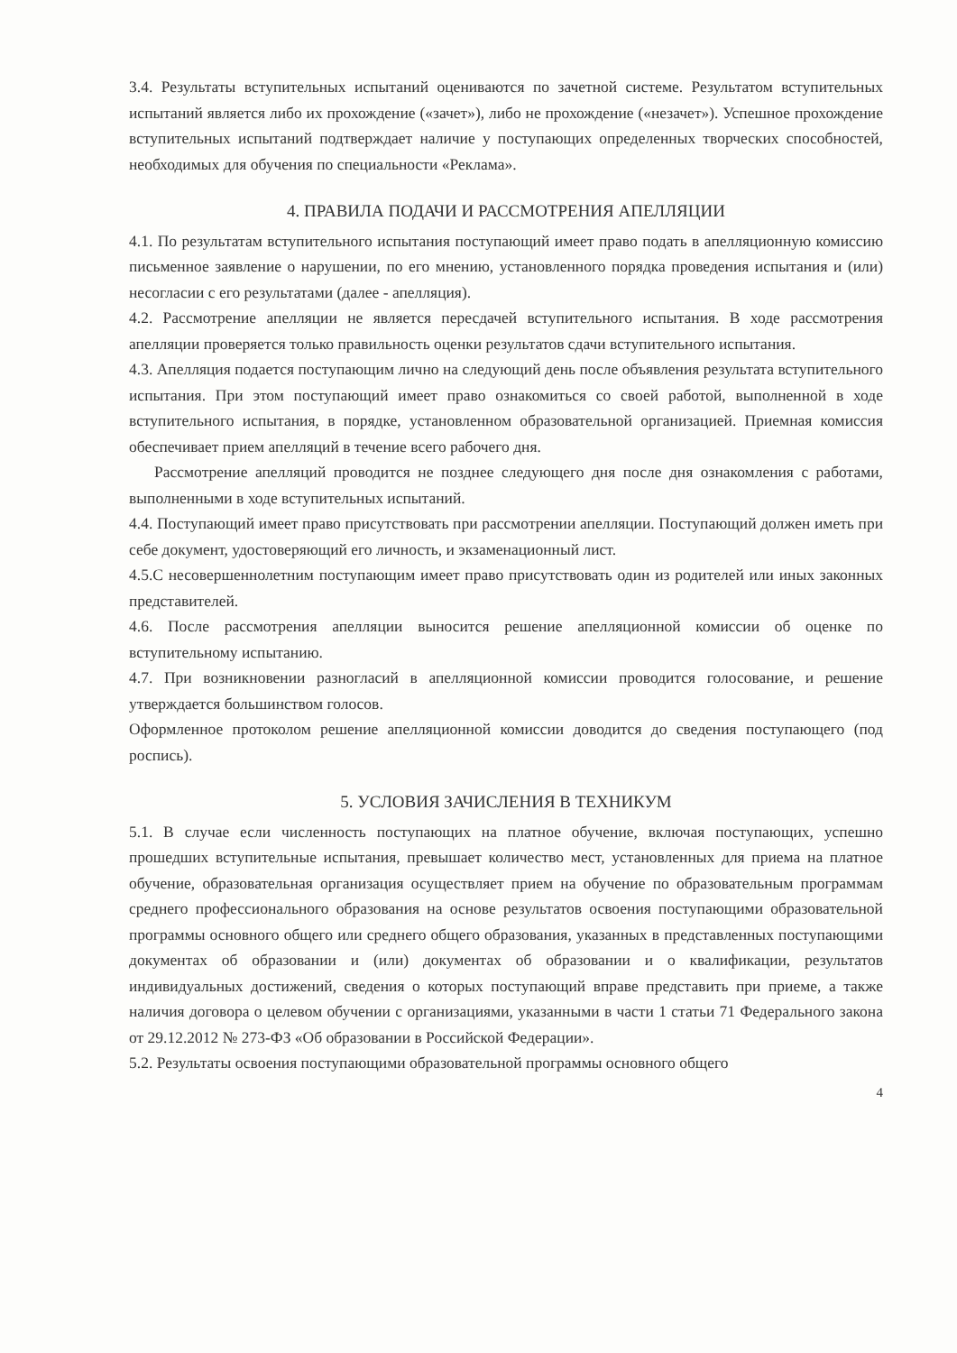3.4. Результаты вступительных испытаний оцениваются по зачетной системе. Результатом вступительных испытаний является либо их прохождение («зачет»), либо не прохождение («незачет»). Успешное прохождение вступительных испытаний подтверждает наличие у поступающих определенных творческих способностей, необходимых для обучения по специальности «Реклама».
4. ПРАВИЛА ПОДАЧИ И РАССМОТРЕНИЯ АПЕЛЛЯЦИИ
4.1. По результатам вступительного испытания поступающий имеет право подать в апелляционную комиссию письменное заявление о нарушении, по его мнению, установленного порядка проведения испытания и (или) несогласии с его результатами (далее - апелляция).
4.2. Рассмотрение апелляции не является пересдачей вступительного испытания. В ходе рассмотрения апелляции проверяется только правильность оценки результатов сдачи вступительного испытания.
4.3. Апелляция подается поступающим лично на следующий день после объявления результата вступительного испытания. При этом поступающий имеет право ознакомиться со своей работой, выполненной в ходе вступительного испытания, в порядке, установленном образовательной организацией. Приемная комиссия обеспечивает прием апелляций в течение всего рабочего дня.
Рассмотрение апелляций проводится не позднее следующего дня после дня ознакомления с работами, выполненными в ходе вступительных испытаний.
4.4. Поступающий имеет право присутствовать при рассмотрении апелляции. Поступающий должен иметь при себе документ, удостоверяющий его личность, и экзаменационный лист.
4.5.С несовершеннолетним поступающим имеет право присутствовать один из родителей или иных законных представителей.
4.6. После рассмотрения апелляции выносится решение апелляционной комиссии об оценке по вступительному испытанию.
4.7. При возникновении разногласий в апелляционной комиссии проводится голосование, и решение утверждается большинством голосов.
Оформленное протоколом решение апелляционной комиссии доводится до сведения поступающего (под роспись).
5. УСЛОВИЯ ЗАЧИСЛЕНИЯ В ТЕХНИКУМ
5.1. В случае если численность поступающих на платное обучение, включая поступающих, успешно прошедших вступительные испытания, превышает количество мест, установленных для приема на платное обучение, образовательная организация осуществляет прием на обучение по образовательным программам среднего профессионального образования на основе результатов освоения поступающими образовательной программы основного общего или среднего общего образования, указанных в представленных поступающими документах об образовании и (или) документах об образовании и о квалификации, результатов индивидуальных достижений, сведения о которых поступающий вправе представить при приеме, а также наличия договора о целевом обучении с организациями, указанными в части 1 статьи 71 Федерального закона от 29.12.2012 № 273-ФЗ «Об образовании в Российской Федерации».
5.2. Результаты освоения поступающими образовательной программы основного общего
4